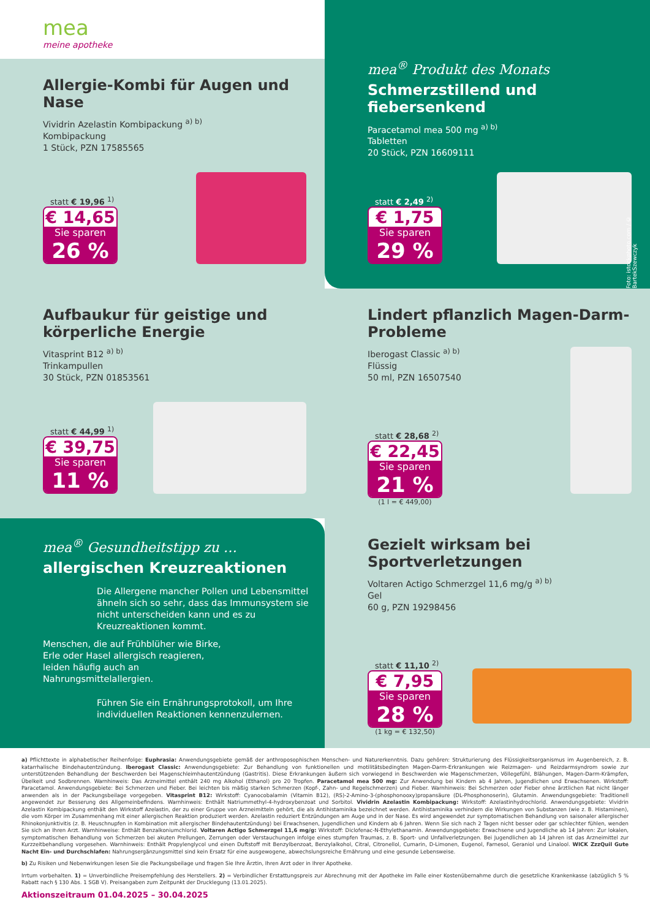mea
meine apotheke
Allergie-Kombi für Augen und Nase
Vividrin Azelastin Kombipackung <sup>a) b)</sup>
Kombipackung
1 Stück, PZN 17585565
statt € 19,96 <sup>1)</sup>
€ 14,65
Sie sparen
26 %
mea<sup>®</sup> Produkt des Monats
Schmerzstillend und fiebersenkend
Paracetamol mea 500 mg <sup>a) b)</sup>
Tabletten
20 Stück, PZN 16609111
Foto: istockphoto.com / © BartekSzewczyk
statt € 2,49 <sup>2)</sup>
€ 1,75
Sie sparen
29 %
Aufbaukur für geistige und körperliche Energie
Vitasprint B12 <sup>a) b)</sup>
Trinkampullen
30 Stück, PZN 01853561
statt € 44,99 <sup>1)</sup>
€ 39,75
Sie sparen
11 %
Lindert pflanzlich Magen-Darm-Probleme
Iberogast Classic <sup>a) b)</sup>
Flüssig
50 ml, PZN 16507540
statt € 28,68 <sup>2)</sup>
€ 22,45
Sie sparen
21 %
(1 l = € 449,00)
mea<sup>®</sup> Gesundheitstipp zu …
allergischen Kreuzreaktionen
Die Allergene mancher Pollen und Lebensmittel ähneln sich so sehr, dass das Immunsystem sie nicht unterscheiden kann und es zu Kreuzreaktionen kommt.
Menschen, die auf Frühblüher wie Birke, Erle oder Hasel allergisch reagieren, leiden häufig auch an Nahrungsmittelallergien.
Führen Sie ein Ernährungsprotokoll, um Ihre individuellen Reaktionen kennenzulernen.
Gezielt wirksam bei Sportverletzungen
Voltaren Actigo Schmerzgel 11,6 mg/g <sup>a) b)</sup>
Gel
60 g, PZN 19298456
statt € 11,10 <sup>2)</sup>
€ 7,95
Sie sparen
28 %
(1 kg = € 132,50)
a) Pflichttexte in alphabetischer Reihenfolge: Euphrasia: Anwendungsgebiete gemäß der anthroposophischen Menschen- und Naturerkenntnis. Dazu gehören: Strukturierung des Flüssigkeitsorganismus im Augenbereich, z. B. katarrhalische Bindehautentzündung. Iberogast Classic: Anwendungsgebiete: Zur Behandlung von funktionellen und motilitätsbedingten Magen-Darm-Erkrankungen wie Reizmagen- und Reizdarmsyndrom sowie zur unterstützenden Behandlung der Beschwerden bei Magenschleimhautentzündung (Gastritis). Diese Erkrankungen äußern sich vorwiegend in Beschwerden wie Magenschmerzen, Völlegefühl, Blähungen, Magen-Darm-Krämpfen, Übelkeit und Sodbrennen. Warnhinweis: Das Arzneimittel enthält 240 mg Alkohol (Ethanol) pro 20 Tropfen. Paracetamol mea 500 mg: Zur Anwendung bei Kindern ab 4 Jahren, Jugendlichen und Erwachsenen. Wirkstoff: Paracetamol. Anwendungsgebiete: Bei Schmerzen und Fieber. Bei leichten bis mäßig starken Schmerzen (Kopf-, Zahn- und Regelschmerzen) und Fieber. Warnhinweis: Bei Schmerzen oder Fieber ohne ärztlichen Rat nicht länger anwenden als in der Packungsbeilage vorgegeben. Vitasprint B12: Wirkstoff: Cyanocobalamin (Vitamin B12), (RS)-2-Amino-3-(phosphonooxy)propansäure (DL-Phosphonoserin), Glutamin. Anwendungsgebiete: Traditionell angewendet zur Besserung des Allgemeinbefindens. Warnhinweis: Enthält Natriummethyl-4-hydroxybenzoat und Sorbitol. Vividrin Azelastin Kombipackung: Wirkstoff: Azelastinhydrochlorid. Anwendungsgebiete: Vividrin Azelastin Kombipackung enthält den Wirkstoff Azelastin, der zu einer Gruppe von Arzneimitteln gehört, die als Antihistaminika bezeichnet werden. Antihistaminika verhindern die Wirkungen von Substanzen (wie z. B. Histaminen), die vom Körper im Zusammenhang mit einer allergischen Reaktion produziert werden. Azelastin reduziert Entzündungen am Auge und in der Nase. Es wird angewendet zur symptomatischen Behandlung von saisonaler allergischer Rhinokonjunktivitis (z. B. Heuschnupfen in Kombination mit allergischer Bindehautentzündung) bei Erwachsenen, Jugendlichen und Kindern ab 6 Jahren. Wenn Sie sich nach 2 Tagen nicht besser oder gar schlechter fühlen, wenden Sie sich an Ihren Arzt. Warnhinweise: Enthält Benzalkoniumchlorid. Voltaren Actigo Schmerzgel 11,6 mg/g: Wirkstoff: Diclofenac-N-Ethylethanamin. Anwendungsgebiete: Erwachsene und Jugendliche ab 14 Jahren: Zur lokalen, symptomatischen Behandlung von Schmerzen bei akuten Prellungen, Zerrungen oder Verstauchungen infolge eines stumpfen Traumas, z. B. Sport- und Unfallverletzungen. Bei Jugendlichen ab 14 Jahren ist das Arzneimittel zur Kurzzeitbehandlung vorgesehen. Warnhinweis: Enthält Propylenglycol und einen Duftstoff mit Benzylbenzoat, Benzylalkohol, Citral, Citronellol, Cumarin, D-Limonen, Eugenol, Farnesol, Geraniol und Linalool. WICK ZzzQuil Gute Nacht Ein- und Durchschlafen: Nahrungsergänzungsmittel sind kein Ersatz für eine ausgewogene, abwechslungsreiche Ernährung und eine gesunde Lebensweise.
b) Zu Risiken und Nebenwirkungen lesen Sie die Packungsbeilage und fragen Sie Ihre Ärztin, Ihren Arzt oder in Ihrer Apotheke.
Irrtum vorbehalten. 1) = Unverbindliche Preisempfehlung des Herstellers. 2) = Verbindlicher Erstattungspreis zur Abrechnung mit der Apotheke im Falle einer Kostenübernahme durch die gesetzliche Krankenkasse (abzüglich 5 % Rabatt nach § 130 Abs. 1 SGB V). Preisangaben zum Zeitpunkt der Drucklegung (13.01.2025).
Aktionszeitraum 01.04.2025 – 30.04.2025